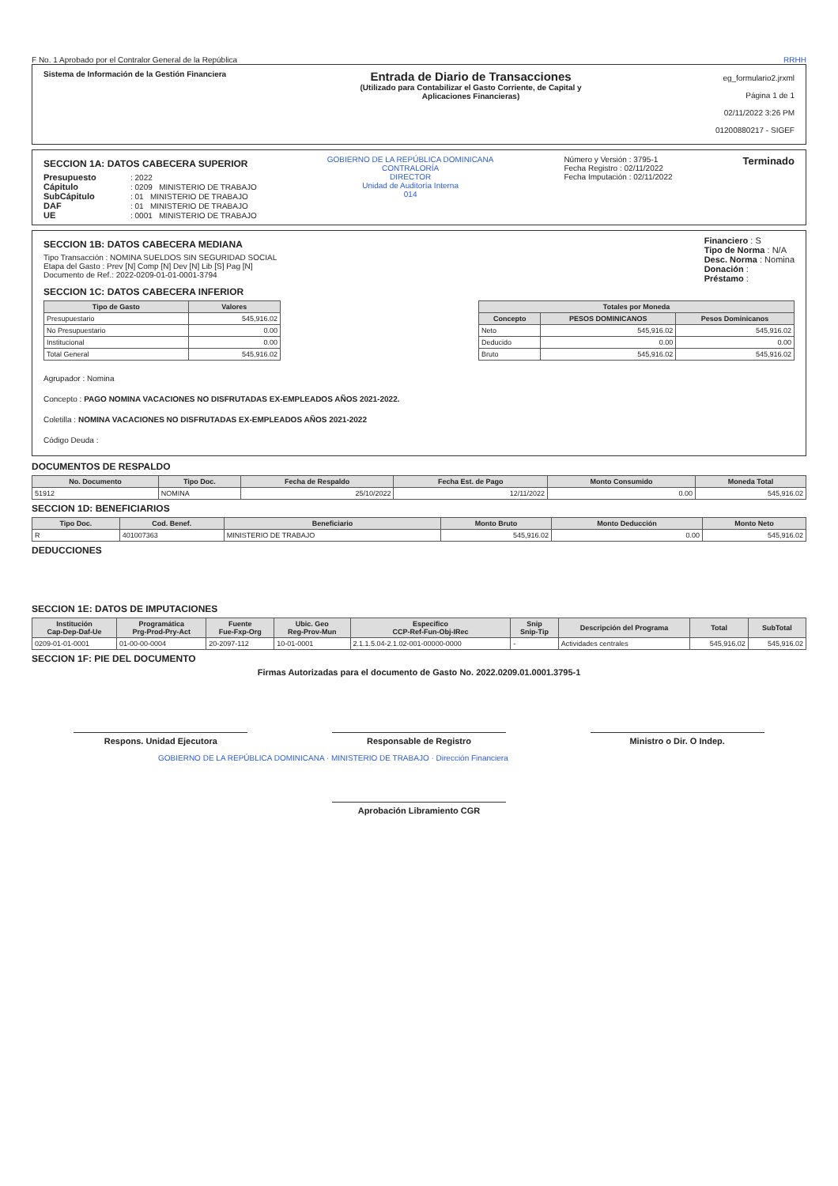F No. 1 Aprobado por el Contralor General de la República RRHH
Sistema de Información de la Gestión Financiera
Entrada de Diario de Transacciones
(Utilizado para Contabilizar el Gasto Corriente, de Capital y
Aplicaciones Financieras)
eg_formulario2.jrxml
Página 1 de 1
02/11/2022 3:26 PM
01200880217 - SIGEF
SECCION 1A: DATOS CABECERA SUPERIOR
Presupuesto: 2022
Cápitulo: 0209 MINISTERIO DE TRABAJO
SubCápitulo: 01 MINISTERIO DE TRABAJO
DAF: 01 MINISTERIO DE TRABAJO
UE: 0001 MINISTERIO DE TRABAJO
GOBIERNO DE LA REPÚBLICA DOMINICANA
CONTRALORÍA
DIRECTOR
Unidad de Auditoría Interna
014
Número y Versión : 3795-1
Fecha Registro : 02/11/2022
Fecha Imputación : 02/11/2022
Terminado
SECCION 1B: DATOS CABECERA MEDIANA
Tipo Transacción : NOMINA SUELDOS SIN SEGURIDAD SOCIAL
Etapa del Gasto : Prev [N] Comp [N] Dev [N] Lib [S] Pag [N]
Documento de Ref.: 2022-0209-01-01-0001-3794
Financiero : S
Tipo de Norma : N/A
Desc. Norma : Nomina
Donación :
Préstamo :
SECCION 1C: DATOS CABECERA INFERIOR
| Tipo de Gasto | Valores |
| --- | --- |
| Presupuestario | 545,916.02 |
| No Presupuestario | 0.00 |
| Institucional | 0.00 |
| Total General | 545,916.02 |
| Totales por Moneda | | |
| --- | --- | --- |
| Concepto | PESOS DOMINICANOS | Pesos Dominicanos |
| Neto | 545,916.02 | 545,916.02 |
| Deducido | 0.00 | 0.00 |
| Bruto | 545,916.02 | 545,916.02 |
Agrupador : Nomina
Concepto : PAGO NOMINA VACACIONES NO DISFRUTADAS EX-EMPLEADOS AÑOS 2021-2022.
Coletilla : NOMINA VACACIONES NO DISFRUTADAS EX-EMPLEADOS AÑOS 2021-2022
Código Deuda :
DOCUMENTOS DE RESPALDO
| No. Documento | Tipo Doc. | Fecha de Respaldo | Fecha Est. de Pago | Monto Consumido | Moneda Total |
| --- | --- | --- | --- | --- | --- |
| 51912 | NOMINA | 25/10/2022 | 12/11/2022 | 0.00 | 545,916.02 |
SECCION 1D: BENEFICIARIOS
| Tipo Doc. | Cod. Benef. | Beneficiario | Monto Bruto | Monto Deducción | Monto Neto |
| --- | --- | --- | --- | --- | --- |
| R | 401007363 | MINISTERIO DE TRABAJO | 545,916.02 | 0.00 | 545,916.02 |
DEDUCCIONES
SECCION 1E: DATOS DE IMPUTACIONES
| Institución Cap-Dep-Daf-Ue | Programática Prg-Prod-Pry-Act | Fuente Fue-Fxp-Org | Ubic. Geo Reg-Prov-Mun | Especifico CCP-Ref-Fun-Obj-IRec | Snip Snip-Tip | Descripción del Programa | Total | SubTotal |
| --- | --- | --- | --- | --- | --- | --- | --- | --- |
| 0209-01-01-0001 | 01-00-00-0004 | 20-2097-112 | 10-01-0001 | 2.1.1.5.04-2.1.02-001-00000-0000 | - | Actividades centrales | 545,916.02 | 545,916.02 |
SECCION 1F: PIE DEL DOCUMENTO
Firmas Autorizadas para el documento de Gasto No. 2022.0209.01.0001.3795-1
Respons. Unidad Ejecutora Responsable de Registro Ministro o Dir. O Indep.
GOBIERNO DE LA REPÚBLICA DOMINICANA · MINISTERIO DE TRABAJO · Dirección Financiera
Aprobación Libramiento CGR